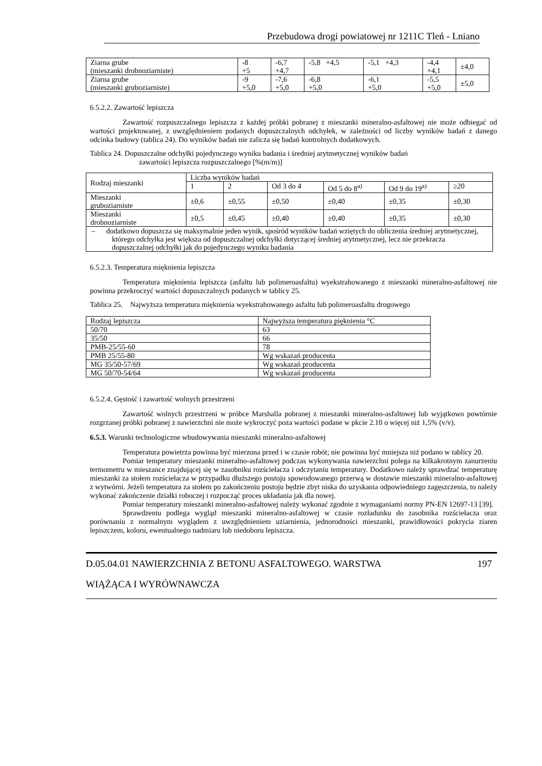Przebudowa drogi powiatowej nr 1211C Tleń - Lniano
| Ziarna grube (mieszanki drobnoziarniste) | -8 +5 | -6,7 +4,7 | -5,8 +4,5 | -5,1 +4,3 | -4,4 +4,1 | ±4,0 |
| Ziarna grube (mieszanki gruboziarniste) | -9 +5,0 | -7,6 +5,0 | -6,8 +5,0 | -6,1 +5,0 | -5,5 +5,0 | ±5,0 |
6.5.2.2. Zawartość lepiszcza
Zawartość rozpuszczalnego lepiszcza z każdej próbki pobranej z mieszanki mineralno-asfaltowej nie może odbiegać od wartości projektowanej, z uwzględnieniem podanych dopuszczalnych odchyłek, w zależności od liczby wyników badań z danego odcinka budowy (tablica 24). Do wyników badań nie zalicza się badań kontrolnych dodatkowych.
Tablica 24. Dopuszczalne odchyłki pojedynczego wyniku badania i średniej arytmetycznej wyników badań
zawartości lepiszcza rozpuszczalnego [%(m/m)]
| Rodzaj mieszanki | Liczba wyników badań | | | | | |
| | 1 | 2 | Od 3 do 4 | Od 5 do 8<sup>a)</sup> | Od 9 do 19<sup>a)</sup> | ≥20 |
| Mieszanki gruboziarniste | ±0,6 | ±0,55 | ±0,50 | ±0,40 | ±0,35 | ±0,30 |
| Mieszanki drobnoziarniste | ±0,5 | ±0,45 | ±0,40 | ±0,40 | ±0,35 | ±0,30 |
| – dodatkowo dopuszcza się maksymalnie jeden wynik, spośród wyników badań wziętych do obliczenia średniej arytmetycznej, którego odchyłka jest większa od dopuszczalnej odchyłki dotyczącej średniej arytmetycznej, lecz nie przekracza dopuszczalnej odchyłki jak do pojedynczego wyniku badania | | | | | | |
6.5.2.3. Temperatura mięknienia lepiszcza
Temperatura mięknienia lepiszcza (asfaltu lub polimeroasfaltu) wyekstrahowanego z mieszanki mineralno-asfaltowej nie powinna przekroczyć wartości dopuszczalnych podanych w tablicy 25.
Tablica 25. Najwyższa temperatura mięknienia wyekstrahowanego asfaltu lub polimeroasfaltu drogowego
| Rodzaj lepiszcza | Najwyższa temperatura pięknienia °C |
| 50/70 | 63 |
| 35/50 | 66 |
| PMB-25/55-60 | 78 |
| PMB 25/55-80 | Wg wskazań producenta |
| MG 35/50-57/69 | Wg wskazań producenta |
| MG 50/70-54/64 | Wg wskazań producenta |
6.5.2.4. Gęstość i zawartość wolnych przestrzeni
Zawartość wolnych przestrzeni w próbce Marshalla pobranej z mieszanki mineralno-asfaltowej lub wyjątkowo powtórnie rozgrzanej próbki pobranej z nawierzchni nie może wykroczyć poza wartości podane w pkcie 2.10 o więcej niż 1,5% (v/v).
6.5.3. Warunki technologiczne wbudowywania mieszanki mineralno-asfaltowej
Temperatura powietrza powinna być mierzona przed i w czasie robót; nie powinna być mniejsza niż podano w tablicy 20.
Pomiar temperatury mieszanki mineralno-asfaltowej podczas wykonywania nawierzchni polega na kilkakrotnym zanurzeniu termometru w mieszance znajdującej się w zasobniku rozściełacza i odczytaniu temperatury. Dodatkowo należy sprawdzać temperaturę mieszanki za stołem rozściełacza w przypadku dłuższego postoju spowodowanego przerwą w dostawie mieszanki mineralno-asfaltowej z wytwórni. Jeżeli temperatura za stołem po zakończeniu postoju będzie zbyt niska do uzyskania odpowiedniego zagęszczenia, to należy wykonać zakończenie działki roboczej i rozpocząć proces układania jak dla nowej.
Pomiar temperatury mieszanki mineralno-asfaltowej należy wykonać zgodnie z wymaganiami normy PN-EN 12697-13 [39].
Sprawdzeniu podlega wygląd mieszanki mineralno-asfaltowej w czasie rozładunku do zasobnika rozściełacza oraz porównaniu z normalnym wyglądem z uwzględnieniem uziarnienia, jednorodności mieszanki, prawidłowości pokrycia ziaren lepiszczem, koloru, ewentualnego nadmiaru lub niedoboru lepiszcza.
D.05.04.01 NAWIERZCHNIA Z BETONU ASFALTOWEGO. WARSTWA
WIĄŻĄCA I WYRÓWNAWCZA 197